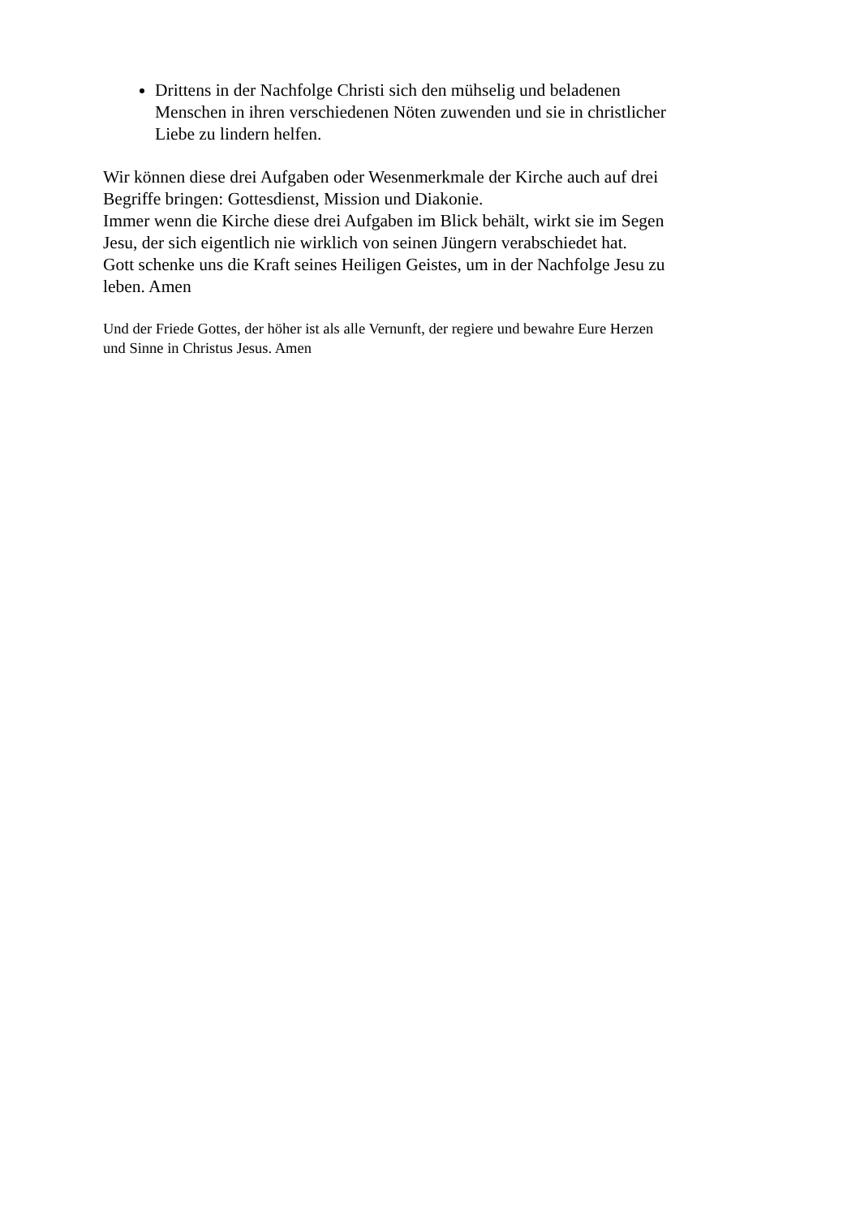Drittens in der Nachfolge Christi sich den mühselig und beladenen Menschen in ihren verschiedenen Nöten zuwenden und sie in christlicher Liebe zu lindern helfen.
Wir können diese drei Aufgaben oder Wesenmerkmale der Kirche auch auf drei Begriffe bringen: Gottesdienst, Mission und Diakonie.
Immer wenn die Kirche diese drei Aufgaben im Blick behält, wirkt sie im Segen Jesu, der sich eigentlich nie wirklich von seinen Jüngern verabschiedet hat.
Gott schenke uns die Kraft seines Heiligen Geistes, um in der Nachfolge Jesu zu leben. Amen
Und der Friede Gottes, der höher ist als alle Vernunft, der regiere und bewahre Eure Herzen und Sinne in Christus Jesus. Amen